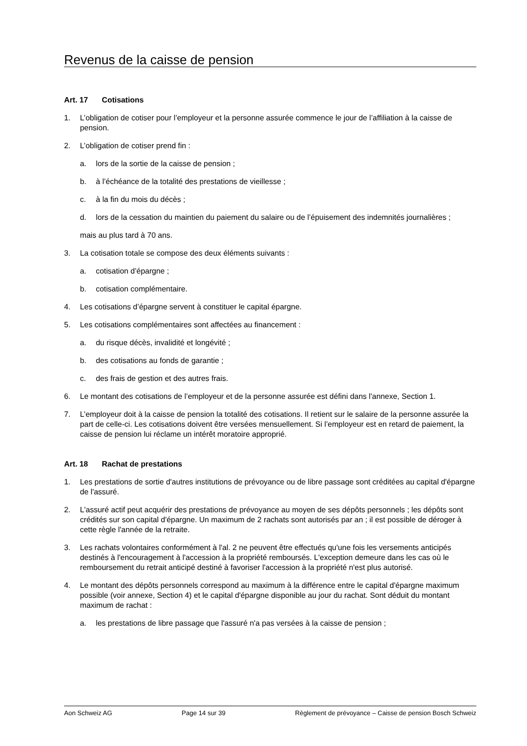Revenus de la caisse de pension
Art. 17 Cotisations
1. L’obligation de cotiser pour l’employeur et la personne assurée commence le jour de l’affiliation à la caisse de pension.
2. L’obligation de cotiser prend fin :
a. lors de la sortie de la caisse de pension ;
b. à l’échéance de la totalité des prestations de vieillesse ;
c. à la fin du mois du décès ;
d. lors de la cessation du maintien du paiement du salaire ou de l’épuisement des indemnités journalières ;
mais au plus tard à 70 ans.
3. La cotisation totale se compose des deux éléments suivants :
a. cotisation d’épargne ;
b. cotisation complémentaire.
4. Les cotisations d’épargne servent à constituer le capital épargne.
5. Les cotisations complémentaires sont affectées au financement :
a. du risque décès, invalidité et longévité ;
b. des cotisations au fonds de garantie ;
c. des frais de gestion et des autres frais.
6. Le montant des cotisations de l’employeur et de la personne assurée est défini dans l'annexe, Section 1.
7. L’employeur doit à la caisse de pension la totalité des cotisations. Il retient sur le salaire de la personne assurée la part de celle-ci. Les cotisations doivent être versées mensuellement. Si l’employeur est en retard de paiement, la caisse de pension lui réclame un intérêt moratoire approprié.
Art. 18 Rachat de prestations
1. Les prestations de sortie d'autres institutions de prévoyance ou de libre passage sont créditées au capital d'épargne de l'assuré.
2. L'assuré actif peut acquérir des prestations de prévoyance au moyen de ses dépôts personnels ; les dépôts sont crédités sur son capital d'épargne. Un maximum de 2 rachats sont autorisés par an ; il est possible de déroger à cette règle l'année de la retraite.
3. Les rachats volontaires conformément à l'al. 2 ne peuvent être effectués qu'une fois les versements anticipés destinés à l'encouragement à l'accession à la propriété remboursés. L'exception demeure dans les cas où le remboursement du retrait anticipé destiné à favoriser l'accession à la propriété n'est plus autorisé.
4. Le montant des dépôts personnels correspond au maximum à la différence entre le capital d'épargne maximum possible (voir annexe, Section 4) et le capital d'épargne disponible au jour du rachat. Sont déduit du montant maximum de rachat :
a. les prestations de libre passage que l'assuré n'a pas versées à la caisse de pension ;
Aon Schweiz AG Page 14 sur 39 Règlement de prévoyance – Caisse de pension Bosch Schweiz